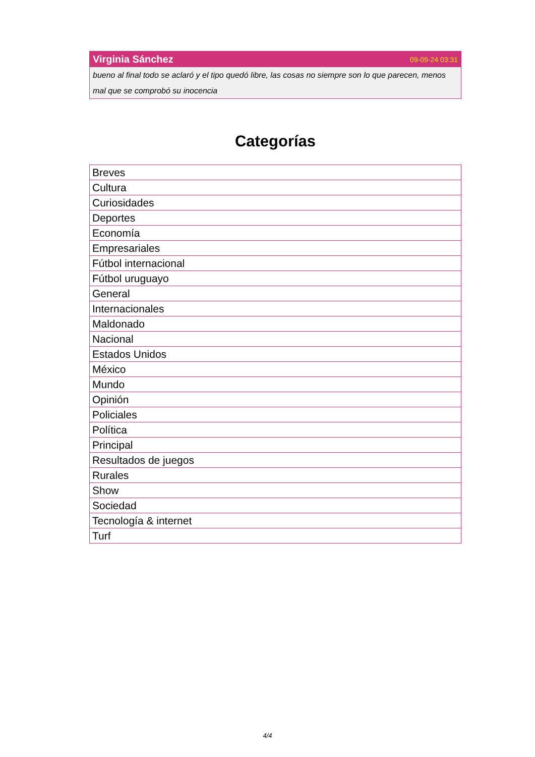Virginia Sánchez 09-09-24 03:31
bueno al final todo se aclaró y el tipo quedó libre, las cosas no siempre son lo que parecen, menos mal que se comprobó su inocencia
Categorías
| Breves |
| Cultura |
| Curiosidades |
| Deportes |
| Economía |
| Empresariales |
| Fútbol internacional |
| Fútbol uruguayo |
| General |
| Internacionales |
| Maldonado |
| Nacional |
| Estados Unidos |
| México |
| Mundo |
| Opinión |
| Policiales |
| Política |
| Principal |
| Resultados de juegos |
| Rurales |
| Show |
| Sociedad |
| Tecnología & internet |
| Turf |
4/4